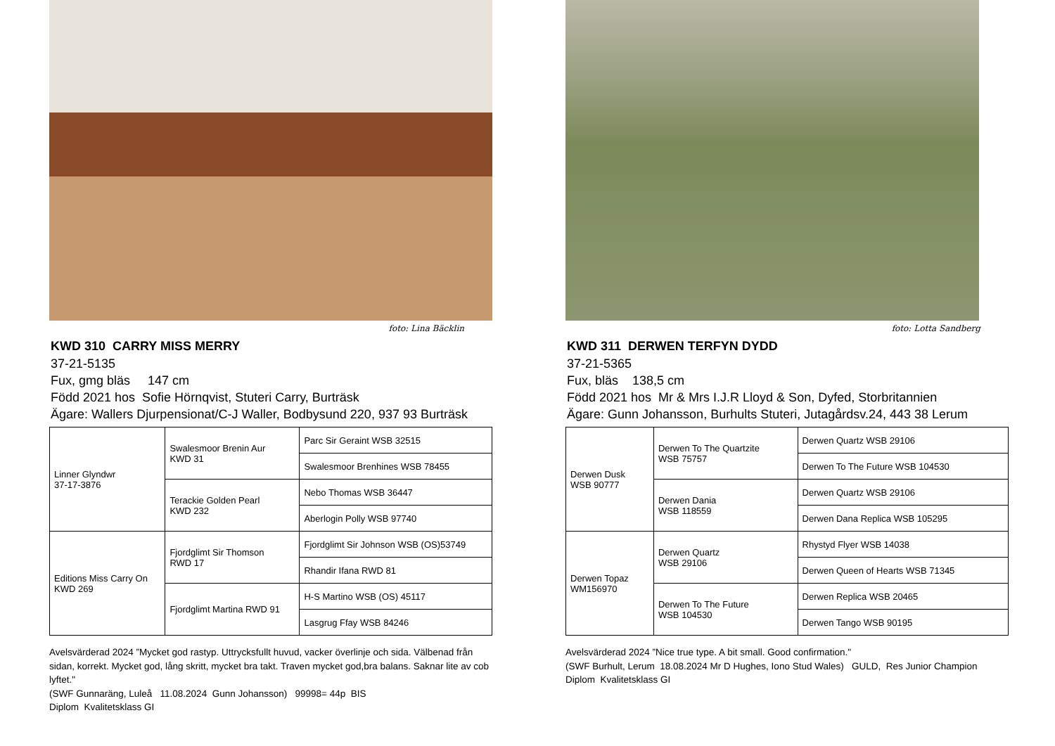foto: Lina Bäcklin
KWD 310 CARRY MISS MERRY
37-21-5135
Fux, gmg bläs 147 cm
Född 2021 hos Sofie Hörnqvist, Stuteri Carry, Burträsk
Ägare: Wallers Djurpensionat/C-J Waller, Bodbysund 220, 937 93 Burträsk
| Linner Glyndwr 37-17-3876 | Swalesmoor Brenin Aur KWD 31 | Parc Sir Geraint WSB 32515 |
| | | Swalesmoor Brenhines WSB 78455 |
| | Terackie Golden Pearl KWD 232 | Nebo Thomas WSB 36447 |
| | | Aberlogin Polly WSB 97740 |
| Editions Miss Carry On KWD 269 | Fjordglimt Sir Thomson RWD 17 | Fjordglimt Sir Johnson WSB (OS)53749 |
| | | Rhandir Ifana RWD 81 |
| | Fjordglimt Martina RWD 91 | H-S Martino WSB (OS) 45117 |
| | | Lasgrug Ffay WSB 84246 |
Avelsvärderad 2024 ”Mycket god rastyp. Uttrycksfullt huvud, vacker överlinje och sida. Välbenad från sidan, korrekt. Mycket god, lång skritt, mycket bra takt. Traven mycket god,bra balans. Saknar lite av cob lyftet."
(SWF Gunnaräng, Luleå 11.08.2024 Gunn Johansson) 99998= 44p BIS
Diplom Kvalitetsklass GI
foto: Lotta Sandberg
KWD 311 DERWEN TERFYN DYDD
37-21-5365
Fux, bläs 138,5 cm
Född 2021 hos Mr & Mrs I.J.R Lloyd & Son, Dyfed, Storbritannien
Ägare: Gunn Johansson, Burhults Stuteri, Jutagårdsv.24, 443 38 Lerum
| Derwen Dusk WSB 90777 | Derwen To The Quartzite WSB 75757 | Derwen Quartz WSB 29106 |
| | | Derwen To The Future WSB 104530 |
| | Derwen Dania WSB 118559 | Derwen Quartz WSB 29106 |
| | | Derwen Dana Replica WSB 105295 |
| Derwen Topaz WM156970 | Derwen Quartz WSB 29106 | Rhystyd Flyer WSB 14038 |
| | | Derwen Queen of Hearts WSB 71345 |
| | Derwen To The Future WSB 104530 | Derwen Replica WSB 20465 |
| | | Derwen Tango WSB 90195 |
Avelsvärderad 2024 ”Nice true type. A bit small. Good confirmation."
(SWF Burhult, Lerum 18.08.2024 Mr D Hughes, Iono Stud Wales) GULD, Res Junior Champion
Diplom Kvalitetsklass GI